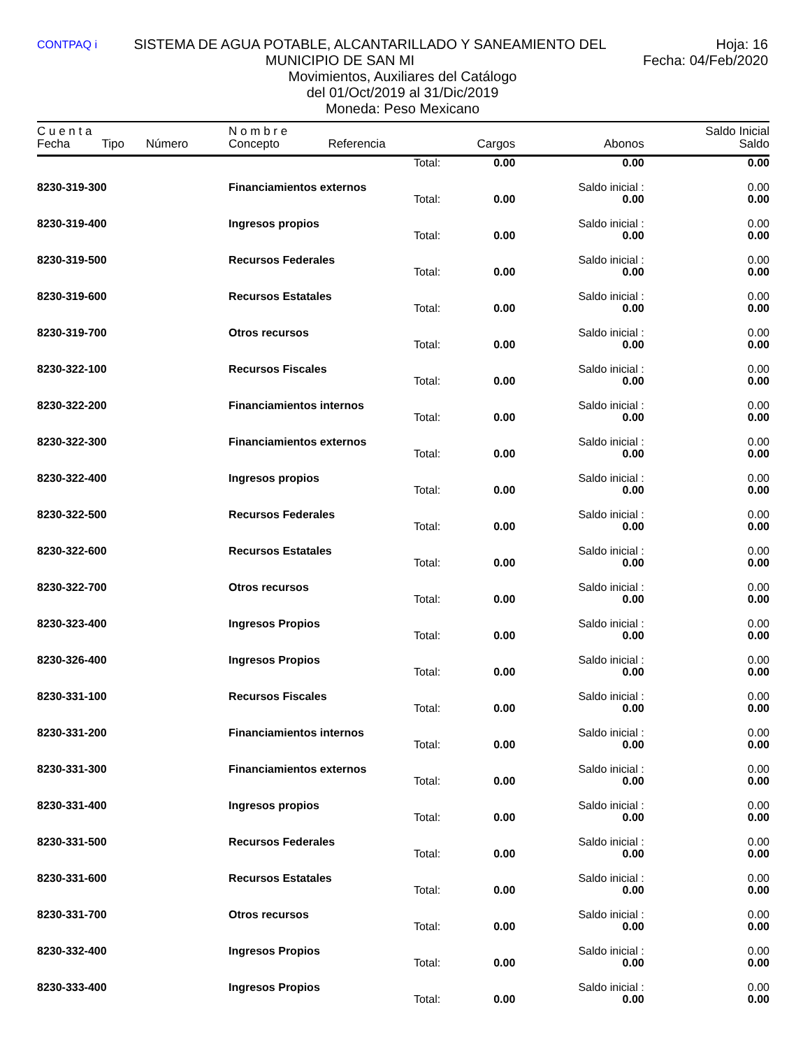CONTPAQ i Hoja: 16
Fecha: 04/Feb/2020 SISTEMA DE AGUA POTABLE, ALCANTARILLADO Y SANEAMIENTO DEL MUNICIPIO DE SAN MI
Movimientos, Auxiliares del Catálogo
del 01/Oct/2019 al 31/Dic/2019
Moneda: Peso Mexicano
| C u e n t a | | | N o m b r e | | | | Saldo Inicial |
| --- | --- | --- | --- | --- | --- | --- | --- |
| Fecha | Tipo | Número | Concepto | Referencia | Cargos | Abonos | Saldo |
| | | | | Total: | 0.00 | 0.00 | 0.00 |
| 8230-319-300 | | | Financiamientos externos | | | Saldo inicial : | 0.00 |
| | | | | Total: | 0.00 | 0.00 | 0.00 |
| 8230-319-400 | | | Ingresos propios | | | Saldo inicial : | 0.00 |
| | | | | Total: | 0.00 | 0.00 | 0.00 |
| 8230-319-500 | | | Recursos Federales | | | Saldo inicial : | 0.00 |
| | | | | Total: | 0.00 | 0.00 | 0.00 |
| 8230-319-600 | | | Recursos Estatales | | | Saldo inicial : | 0.00 |
| | | | | Total: | 0.00 | 0.00 | 0.00 |
| 8230-319-700 | | | Otros recursos | | | Saldo inicial : | 0.00 |
| | | | | Total: | 0.00 | 0.00 | 0.00 |
| 8230-322-100 | | | Recursos Fiscales | | | Saldo inicial : | 0.00 |
| | | | | Total: | 0.00 | 0.00 | 0.00 |
| 8230-322-200 | | | Financiamientos internos | | | Saldo inicial : | 0.00 |
| | | | | Total: | 0.00 | 0.00 | 0.00 |
| 8230-322-300 | | | Financiamientos externos | | | Saldo inicial : | 0.00 |
| | | | | Total: | 0.00 | 0.00 | 0.00 |
| 8230-322-400 | | | Ingresos propios | | | Saldo inicial : | 0.00 |
| | | | | Total: | 0.00 | 0.00 | 0.00 |
| 8230-322-500 | | | Recursos Federales | | | Saldo inicial : | 0.00 |
| | | | | Total: | 0.00 | 0.00 | 0.00 |
| 8230-322-600 | | | Recursos Estatales | | | Saldo inicial : | 0.00 |
| | | | | Total: | 0.00 | 0.00 | 0.00 |
| 8230-322-700 | | | Otros recursos | | | Saldo inicial : | 0.00 |
| | | | | Total: | 0.00 | 0.00 | 0.00 |
| 8230-323-400 | | | Ingresos Propios | | | Saldo inicial : | 0.00 |
| | | | | Total: | 0.00 | 0.00 | 0.00 |
| 8230-326-400 | | | Ingresos Propios | | | Saldo inicial : | 0.00 |
| | | | | Total: | 0.00 | 0.00 | 0.00 |
| 8230-331-100 | | | Recursos Fiscales | | | Saldo inicial : | 0.00 |
| | | | | Total: | 0.00 | 0.00 | 0.00 |
| 8230-331-200 | | | Financiamientos internos | | | Saldo inicial : | 0.00 |
| | | | | Total: | 0.00 | 0.00 | 0.00 |
| 8230-331-300 | | | Financiamientos externos | | | Saldo inicial : | 0.00 |
| | | | | Total: | 0.00 | 0.00 | 0.00 |
| 8230-331-400 | | | Ingresos propios | | | Saldo inicial : | 0.00 |
| | | | | Total: | 0.00 | 0.00 | 0.00 |
| 8230-331-500 | | | Recursos Federales | | | Saldo inicial : | 0.00 |
| | | | | Total: | 0.00 | 0.00 | 0.00 |
| 8230-331-600 | | | Recursos Estatales | | | Saldo inicial : | 0.00 |
| | | | | Total: | 0.00 | 0.00 | 0.00 |
| 8230-331-700 | | | Otros recursos | | | Saldo inicial : | 0.00 |
| | | | | Total: | 0.00 | 0.00 | 0.00 |
| 8230-332-400 | | | Ingresos Propios | | | Saldo inicial : | 0.00 |
| | | | | Total: | 0.00 | 0.00 | 0.00 |
| 8230-333-400 | | | Ingresos Propios | | | Saldo inicial : | 0.00 |
| | | | | Total: | 0.00 | 0.00 | 0.00 |